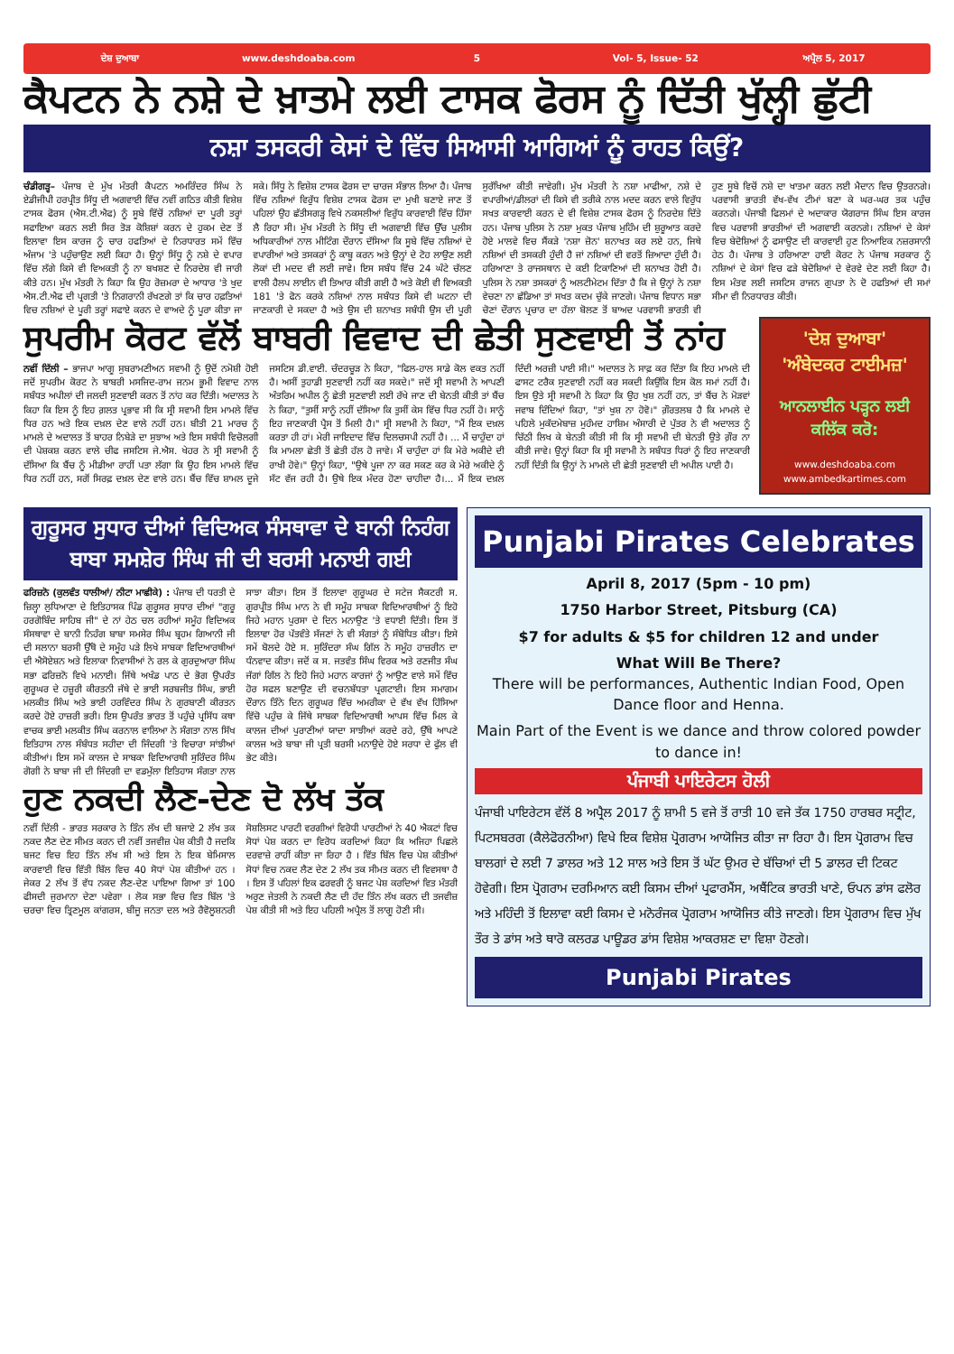ਦੇਸ਼ ਦੁਆਬਾ www.deshdoaba.com 5 Vol- 5, Issue- 52 ਅਪ੍ਰੈਲ 5, 2017
ਕੈਪਟਨ ਨੇ ਨਸ਼ੇ ਦੇ ਖ਼ਾਤਮੇ ਲਈ ਟਾਸਕ ਫੋਰਸ ਨੂੰ ਦਿੱਤੀ ਖੁੱਲ੍ਹੀ ਛੁੱਟੀ
ਨਸ਼ਾ ਤਸਕਰੀ ਕੇਸਾਂ ਦੇ ਵਿੱਚ ਸਿਆਸੀ ਆਗਿਆਂ ਨੂੰ ਰਾਹਤ ਕਿਉਂ?
ਚੰਡੀਗੜ੍ਹ– ਪੰਜਾਬ ਦੇ ਮੁੱਖ ਮੰਤਰੀ ਕੈਪਟਨ ਅਮਰਿੰਦਰ ਸਿੰਘ ਨੇ ਏਡੀਜੀਪੀ ਹਰਪ੍ਰੀਤ ਸਿੱਧੂ ਦੀ ਅਗਵਾਈ ਵਿੱਚ ਨਵੀਂ ਗਠਿਤ ਕੀਤੀ ਵਿਸ਼ੇਸ਼ ਟਾਸਕ ਫੋਰਸ (ਐਸ.ਟੀ.ਐਫ) ਨੂੰ ਸੂਬੇ ਵਿੱਚੋਂ ਨਸ਼ਿਆਂ ਦਾ ਪੂਰੀ ਤਰ੍ਹਾਂ ਸਫਾਇਆ ਕਰਨ ਲਈ ਸਿਰ ਤੋੜ ਕੋਸ਼ਿਸ਼ਾਂ ਕਰਨ ਦੇ ਹੁਕਮ ਦੇਣ ਤੋਂ ਇਲਾਵਾ ਇਸ ਕਾਰਜ ਨੂੰ ਚਾਰ ਹਫਤਿਆਂ ਦੇ ਨਿਰਧਾਰਤ ਸਮੇਂ ਵਿੱਚ ਅੰਜਾਮ 'ਤੇ ਪਹੁੰਚਾਉਣ ਲਈ ਕਿਹਾ ਹੈ। ਉਨ੍ਹਾਂ ਸਿੱਧੂ ਨੂੰ ਨਸ਼ੇ ਦੇ ਵਪਾਰ ਵਿੱਚ ਲੱਗੇ ਕਿਸੇ ਵੀ ਵਿਅਕਤੀ ਨੂੰ ਨਾ ਬਖਸ਼ਣ ਦੇ ਨਿਰਦੇਸ਼ ਵੀ ਜਾਰੀ ਕੀਤੇ ਹਨ। ਮੁੱਖ ਮੰਤਰੀ ਨੇ ਕਿਹਾ ਕਿ ਉਹ ਰੋਜ਼ਮਰਾ ਦੇ ਆਧਾਰ 'ਤੇ ਖੁਦ ਐਸ.ਟੀ.ਐਫ ਦੀ ਪ੍ਰਗਤੀ 'ਤੇ ਨਿਗਰਾਨੀ ਰੱਖਣਗੇ ਤਾਂ ਕਿ ਚਾਰ ਹਫ਼ਤਿਆਂ ਵਿਚ ਨਸ਼ਿਆਂ ਦੇ ਪੂਰੀ ਤਰ੍ਹਾਂ ਸਫਾਏ ਕਰਨ ਦੇ ਵਾਅਦੇ ਨੂੰ ਪੂਰਾ ਕੀਤਾ ਜਾ ਸਕੇ। ਸਿੱਧੂ ਨੇ ਵਿਸ਼ੇਸ਼ ਟਾਸਕ ਫੋਰਸ ਦਾ ਚਾਰਜ ਸੰਭਾਲ ਲਿਆ ਹੈ। ਪੰਜਾਬ ਵਿੱਚ ਨਸ਼ਿਆਂ ਵਿਰੁੱਧ ਵਿਸ਼ੇਸ਼ ਟਾਸਕ ਫੋਰਸ ਦਾ ਮੁਖੀ ਬਣਾਏ ਜਾਣ ਤੋਂ ਪਹਿਲਾਂ ਉਹ ਛੱਤੀਸਗੜ੍ਹ ਵਿਖੇ ਨਕਸਲੀਆਂ ਵਿਰੁੱਧ ਕਾਰਵਾਈ ਵਿੱਚ ਹਿੱਸਾ ਲੈ ਰਿਹਾ ਸੀ। ਮੁੱਖ ਮੰਤਰੀ ਨੇ ਸਿੱਧੂ ਦੀ ਅਗਵਾਈ ਵਿੱਚ ਉੱਚ ਪੁਲੀਸ ਅਧਿਕਾਰੀਆਂ ਨਾਲ ਮੀਟਿੰਗ ਦੌਰਾਨ ਦੱਸਿਆ ਕਿ ਸੂਬੇ ਵਿੱਚ ਨਸ਼ਿਆਂ ਦੇ ਵਪਾਰੀਆਂ ਅਤੇ ਤਸਕਰਾਂ ਨੂੰ ਕਾਬੂ ਕਰਨ ਅਤੇ ਉਨ੍ਹਾਂ ਦੇ ਟੋਹ ਲਾਉਣ ਲਈ ਲੋਕਾਂ ਦੀ ਮਦਦ ਵੀ ਲਈ ਜਾਵੇ। ਇਸ ਸਬੰਧ ਵਿੱਚ 24 ਘੰਟੇ ਚੱਲਣ ਵਾਲੀ ਹੈਲਪ ਲਾਈਨ ਵੀ ਤਿਆਰ ਕੀਤੀ ਗਈ ਹੈ ਅਤੇ ਕੋਈ ਵੀ ਵਿਅਕਤੀ 181 'ਤੇ ਫੋਨ ਕਰਕੇ ਨਸ਼ਿਆਂ ਨਾਲ ਸਬੰਧਤ ਕਿਸੇ ਵੀ ਘਟਨਾ ਦੀ ਜਾਣਕਾਰੀ ਦੇ ਸਕਦਾ ਹੈ ਅਤੇ ਉਸ ਦੀ ਸ਼ਨਾਖਤ ਸਬੰਧੀ ਉਸ ਦੀ ਪੂਰੀ ਸੁਰੱਖਿਆ ਕੀਤੀ ਜਾਵੇਗੀ। ਮੁੱਖ ਮੰਤਰੀ ਨੇ ਨਸ਼ਾ ਮਾਫੀਆ, ਨਸ਼ੇ ਦੇ ਵਪਾਰੀਆਂ/ਡੀਲਰਾਂ ਦੀ ਕਿਸੇ ਵੀ ਤਰੀਕੇ ਨਾਲ ਮਦਦ ਕਰਨ ਵਾਲੇ ਵਿਰੁੱਧ ਸਖਤ ਕਾਰਵਾਈ ਕਰਨ ਦੇ ਵੀ ਵਿਸ਼ੇਸ਼ ਟਾਸਕ ਫੋਰਸ ਨੂੰ ਨਿਰਦੇਸ਼ ਦਿੱਤੇ ਹਨ। ਪੰਜਾਬ ਪੁਲਿਸ ਨੇ ਨਸ਼ਾ ਮੁਕਤ ਪੰਜਾਬ ਮੁਹਿੰਮ ਦੀ ਸ਼ੁਰੂਆਤ ਕਰਦੇ ਹੋਏ ਮਾਲਵੇ ਵਿਚ ਸੈਂਕੜੇ 'ਨਸ਼ਾ ਜ਼ੋਨ' ਸ਼ਨਾਖਤ ਕਰ ਲਏ ਹਨ, ਜਿਥੇ ਨਸ਼ਿਆਂ ਦੀ ਤਸਕਰੀ ਹੁੰਦੀ ਹੈ ਜਾਂ ਨਸ਼ਿਆਂ ਦੀ ਵਰਤੋਂ ਜ਼ਿਆਦਾ ਹੁੰਦੀ ਹੈ। ਹਰਿਆਣਾ ਤੇ ਰਾਜਸਥਾਨ ਦੇ ਕਈ ਟਿਕਾਣਿਆਂ ਦੀ ਸ਼ਨਾਖਤ ਹੋਈ ਹੈ। ਪੁਲਿਸ ਨੇ ਨਸ਼ਾ ਤਸਕਰਾਂ ਨੂੰ ਅਲਟੀਮੇਟਮ ਦਿੱਤਾ ਹੈ ਕਿ ਜੇ ਉਨ੍ਹਾਂ ਨੇ ਨਸ਼ਾ ਵੇਚਣਾ ਨਾ ਛੱਡਿਆ ਤਾਂ ਸਖਤ ਕਦਮ ਚੁੱਕੇ ਜਾਣਗੇ। ਪੰਜਾਬ ਵਿਧਾਨ ਸਭਾ ਚੋਣਾਂ ਦੌਰਾਨ ਪ੍ਰਚਾਰ ਦਾ ਹੱਲਾ ਬੋਲਣ ਤੋਂ ਬਾਅਦ ਪਰਵਾਸੀ ਭਾਰਤੀ ਵੀ ਹੁਣ ਸੂਬੇ ਵਿਚੋਂ ਨਸ਼ੇ ਦਾ ਖਾਤਮਾ ਕਰਨ ਲਈ ਮੈਦਾਨ ਵਿਚ ਉਤਰਨਗੇ। ਪਰਵਾਸੀ ਭਾਰਤੀ ਵੱਖ-ਵੱਖ ਟੀਮਾਂ ਬਣਾ ਕੇ ਘਰ-ਘਰ ਤਕ ਪਹੁੰਚ ਕਰਨਗੇ। ਪੰਜਾਬੀ ਫਿਲਮਾਂ ਦੇ ਅਦਾਕਾਰ ਯੋਗਰਾਜ ਸਿੰਘ ਇਸ ਕਾਰਜ ਵਿਚ ਪਰਵਾਸੀ ਭਾਰਤੀਆਂ ਦੀ ਅਗਵਾਈ ਕਰਨਗੇ। ਨਸ਼ਿਆਂ ਦੇ ਕੇਸਾਂ ਵਿਚ ਬੇਦੋਸ਼ਿਆਂ ਨੂੰ ਫਸਾਉਣ ਦੀ ਕਾਰਵਾਈ ਹੁਣ ਨਿਆਇਕ ਨਜ਼ਰਸਾਨੀ ਹੇਠ ਹੈ। ਪੰਜਾਬ ਤੇ ਹਰਿਆਣਾ ਹਾਈ ਕੋਰਟ ਨੇ ਪੰਜਾਬ ਸਰਕਾਰ ਨੂੰ ਨਸ਼ਿਆਂ ਦੇ ਕੇਸਾਂ ਵਿਚ ਫੜੇ ਬੇਦੋਸ਼ਿਆਂ ਦੇ ਵੇਰਵੇ ਦੇਣ ਲਈ ਕਿਹਾ ਹੈ। ਇਸ ਮੰਤਵ ਲਈ ਜਸਟਿਸ ਰਾਜਨ ਗੁਪਤਾ ਨੇ ਦੋ ਹਫਤਿਆਂ ਦੀ ਸਮਾਂ ਸੀਮਾ ਵੀ ਨਿਰਧਾਰਤ ਕੀਤੀ।
ਸੁਪਰੀਮ ਕੋਰਟ ਵੱਲੋਂ ਬਾਬਰੀ ਵਿਵਾਦ ਦੀ ਛੇਤੀ ਸੁਣਵਾਈ ਤੋਂ ਨਾਂਹ
ਨਵੀਂ ਦਿੱਲੀ – ਭਾਜਪਾ ਆਗੂ ਸੁਬਰਾਮਣੀਅਨ ਸਵਾਮੀ ਨੂੰ ਉਦੋਂ ਨਮੋਸ਼ੀ ਹੋਈ ਜਦੋਂ ਸੁਪਰੀਮ ਕੋਰਟ ਨੇ ਬਾਬਰੀ ਮਸਜਿਦ-ਰਾਮ ਜਨਮ ਭੂਮੀ ਵਿਵਾਦ ਨਾਲ ਸਬੰਧਤ ਅਪੀਲਾਂ ਦੀ ਜਲਦੀ ਸੁਣਵਾਈ ਕਰਨ ਤੋਂ ਨਾਂਹ ਕਰ ਦਿੱਤੀ। ਅਦਾਲਤ ਨੇ ਕਿਹਾ ਕਿ ਇਸ ਨੂੰ ਇਹ ਗ਼ਲਤ ਪ੍ਰਭਾਵ ਸੀ ਕਿ ਸ੍ਰੀ ਸਵਾਮੀ ਇਸ ਮਾਮਲੇ ਵਿੱਚ ਧਿਰ ਹਨ ਅਤੇ ਇਕ ਦਖ਼ਲ ਦੇਣ ਵਾਲੇ ਨਹੀਂ ਹਨ। ਬੀਤੀ 21 ਮਾਰਚ ਨੂੰ ਮਾਮਲੇ ਦੇ ਅਦਾਲਤ ਤੋਂ ਬਾਹਰ ਨਿਬੇੜੇ ਦਾ ਸੁਝਾਅ ਅਤੇ ਇਸ ਸਬੰਧੀ ਵਿਚੋਲਗੀ ਦੀ ਪੇਸ਼ਕਸ਼ ਕਰਨ ਵਾਲੇ ਚੀਫ ਜਸਟਿਸ ਜੇ.ਐਸ. ਖੇਹਰ ਨੇ ਸ੍ਰੀ ਸਵਾਮੀ ਨੂੰ ਦੱਸਿਆ ਕਿ ਬੈਂਚ ਨੂੰ ਮੀਡੀਆ ਰਾਹੀਂ ਪਤਾ ਲੱਗਾ ਕਿ ਉਹ ਇਸ ਮਾਮਲੇ ਵਿੱਚ ਧਿਰ ਨਹੀਂ ਹਨ, ਸਗੋਂ ਸਿਰਫ਼ ਦਖ਼ਲ ਦੇਣ ਵਾਲੇ ਹਨ। ਬੈਂਚ ਵਿੱਚ ਸ਼ਾਮਲ ਦੂਜੇ ਜਸਟਿਸ ਡੀ.ਵਾਈ. ਚੰਦਰਚੂੜ ਨੇ ਕਿਹਾ, "ਫਿਲ-ਹਾਲ ਸਾਡੇ ਕੋਲ ਵਕਤ ਨਹੀਂ ਹੈ। ਅਸੀਂ ਤੁਹਾਡੀ ਸੁਣਵਾਈ ਨਹੀਂ ਕਰ ਸਕਦੇ।" ਜਦੋਂ ਸ੍ਰੀ ਸਵਾਮੀ ਨੇ ਆਪਣੀ ਅੰਤਰਿਮ ਅਪੀਲ ਨੂੰ ਛੇਤੀ ਸੁਣਵਾਈ ਲਈ ਰੱਖੇ ਜਾਣ ਦੀ ਬੇਨਤੀ ਕੀਤੀ ਤਾਂ ਬੈਂਚ ਨੇ ਕਿਹਾ, "ਤੁਸੀਂ ਸਾਨੂੰ ਨਹੀਂ ਦੱਸਿਆ ਕਿ ਤੁਸੀਂ ਕੇਸ ਵਿੱਚ ਧਿਰ ਨਹੀਂ ਹੋ। ਸਾਨੂੰ ਇਹ ਜਾਣਕਾਰੀ ਪ੍ਰੈਸ ਤੋਂ ਮਿਲੀ ਹੈ।" ਸ੍ਰੀ ਸਵਾਮੀ ਨੇ ਕਿਹਾ, "ਮੈਂ ਇਕ ਦਖ਼ਲ ਕਰਤਾ ਹੀ ਹਾਂ। ਮੇਰੀ ਜਾਇਦਾਦ ਵਿੱਚ ਦਿਲਚਸਪੀ ਨਹੀਂ ਹੈ। ... ਮੈਂ ਚਾਹੁੰਦਾ ਹਾਂ ਕਿ ਮਾਮਲਾ ਛੇਤੀ ਤੋਂ ਛੇਤੀ ਹੱਲ ਹੋ ਜਾਵੇ। ਮੈਂ ਚਾਹੁੰਦਾ ਹਾਂ ਕਿ ਮੇਰੇ ਅਕੀਦੇ ਦੀ ਰਾਖੀ ਹੋਵੇ।" ਉਨ੍ਹਾਂ ਕਿਹਾ, "ਉਥੇ ਪੂਜਾ ਨਾ ਕਰ ਸਕਣ ਕਰ ਕੇ ਮੇਰੇ ਅਕੀਦੇ ਨੂੰ ਸੱਟ ਵੱਜ ਰਹੀ ਹੈ। ਉਥੇ ਇਕ ਮੰਦਰ ਹੋਣਾ ਚਾਹੀਦਾ ਹੈ।... ਮੈਂ ਇਕ ਦਖ਼ਲ ਦਿੰਦੀ ਅਰਜ਼ੀ ਪਾਈ ਸੀ।" ਅਦਾਲਤ ਨੇ ਸਾਫ਼ ਕਰ ਦਿੱਤਾ ਕਿ ਇਹ ਮਾਮਲੇ ਦੀ ਫਾਸਟ ਟਰੈਕ ਸੁਣਵਾਈ ਨਹੀਂ ਕਰ ਸਕਦੀ ਕਿਉਂਕਿ ਇਸ ਕੋਲ ਸਮਾਂ ਨਹੀਂ ਹੈ। ਇਸ ਉਤੇ ਸ੍ਰੀ ਸਵਾਮੀ ਨੇ ਕਿਹਾ ਕਿ ਉਹ ਖੁਸ਼ ਨਹੀਂ ਹਨ, ਤਾਂ ਬੈਂਚ ਨੇ ਮੋੜਵਾਂ ਜਵਾਬ ਦਿੰਦਿਆਂ ਕਿਹਾ, "ਤਾਂ ਖੁਸ਼ ਨਾ ਹੋਵੋ।" ਗ਼ੌਰਤਲਬ ਹੈ ਕਿ ਮਾਮਲੇ ਦੇ ਪਹਿਲੇ ਮੁਕੱਦਮੇਬਾਜ਼ ਮੁਹੰਮਦ ਹਾਸ਼ਿਮ ਅੰਸਾਰੀ ਦੇ ਪੁੱਤਰ ਨੇ ਵੀ ਅਦਾਲਤ ਨੂੰ ਚਿੱਠੀ ਲਿਖ ਕੇ ਬੇਨਤੀ ਕੀਤੀ ਸੀ ਕਿ ਸ੍ਰੀ ਸਵਾਮੀ ਦੀ ਬੇਨਤੀ ਉਤੇ ਗ਼ੌਰ ਨਾ ਕੀਤੀ ਜਾਵੇ। ਉਨ੍ਹਾਂ ਕਿਹਾ ਕਿ ਸ੍ਰੀ ਸਵਾਮੀ ਨੇ ਸਬੰਧਤ ਧਿਰਾਂ ਨੂੰ ਇਹ ਜਾਣਕਾਰੀ ਨਹੀਂ ਦਿੱਤੀ ਕਿ ਉਨ੍ਹਾਂ ਨੇ ਮਾਮਲੇ ਦੀ ਛੇਤੀ ਸੁਣਵਾਈ ਦੀ ਅਪੀਲ ਪਾਈ ਹੈ।
'ਦੇਸ਼ ਦੁਆਬਾ'
'ਅੰਬੇਦਕਰ ਟਾਈਮਜ਼'
ਆਨਲਾਈਨ ਪੜ੍ਹਨ ਲਈ ਕਲਿੱਕ ਕਰੋ:
www.deshdoaba.com
www.ambedkartimes.com
ਗੁਰੂਸਰ ਸੁਧਾਰ ਦੀਆਂ ਵਿਦਿਅਕ ਸੰਸਥਾਵਾ ਦੇ ਬਾਨੀ ਨਿਹੰਗ ਬਾਬਾ ਸਮਸ਼ੇਰ ਸਿੰਘ ਜੀ ਦੀ ਬਰਸੀ ਮਨਾਈ ਗਈ
ਫਰਿਜ਼ਨੋ (ਕੁਲਵੰਤ ਧਾਲੀਆਂ/ ਨੀਟਾ ਮਾਛੀਕੇ) : ਪੰਜਾਬ ਦੀ ਧਰਤੀ ਦੇ ਜ਼ਿਲ੍ਹਾ ਲੁਧਿਆਣਾ ਦੇ ਇਤਿਹਾਸਕ ਪਿੰਡ ਗੁਰੂਸਰ ਸੁਧਾਰ ਦੀਆਂ "ਗੁਰੂ ਹਰਗੋਬਿੰਦ ਸਾਹਿਬ ਜੀ" ਦੇ ਨਾਂ ਹੇਠ ਚਲ ਰਹੀਆਂ ਸਮੂੰਹ ਵਿਦਿਅਕ ਸੰਸਥਾਵਾ ਦੇ ਬਾਨੀ ਨਿਹੰਗ ਬਾਬਾ ਸਮਸੇਰ ਸਿੰਘ ਬ੍ਰਹਮ ਗਿਆਨੀ ਜੀ ਦੀ ਸਲਾਨਾ ਬਰਸੀ ਉੱਥੋ ਦੇ ਸਮੂੰਹ ਪੜੇ ਲਿਖੇ ਸਾਬਕਾ ਵਿਦਿਆਰਥੀਆਂ ਦੀ ਐਸੋਏਸ਼ਨ ਅਤੇ ਇਲਾਕਾ ਨਿਵਾਸੀਆਂ ਨੇ ਰਲ ਕੇ ਗੁਰਦੁਆਰਾ ਸਿੰਘ ਸਭਾ ਫਰਿਜ਼ਨੋ ਵਿਖੇ ਮਨਾਈ। ਜਿੱਥੇ ਅਖੰਡ ਪਾਠ ਦੇ ਭੋਗ ਉਪਰੰਤ ਗੁਰੂਘਰ ਦੇ ਹਜ਼ੂਰੀ ਕੀਰਤਨੀ ਜੱਥੇ ਦੇ ਭਾਈ ਸਰਬਜੀਤ ਸਿੰਘ, ਭਾਈ ਮਲਕੀਤ ਸਿੰਘ ਅਤੇ ਭਾਈ ਹਰਵਿੰਦਰ ਸਿੰਘ ਨੇ ਗੁਰਬਾਣੀ ਕੀਰਤਨ ਕਰਦੇ ਹੋਏ ਹਾਜ਼ਰੀ ਭਰੀ। ਇਸ ਉਪਰੰਤ ਭਾਰਤ ਤੋਂ ਪਹੁੰਚੇ ਪ੍ਰਸਿੱਧ ਕਥਾ ਵਾਚਕ ਭਾਈ ਮਲਕੀਤ ਸਿੰਘ ਕਰਨਾਲ ਵਾਲਿਆ ਨੇ ਸੰਗਤਾ ਨਾਲ ਸਿੱਖ ਇਤਿਹਾਸ ਨਾਲ ਸੰਬੰਧਤ ਸਹੀਦਾ ਦੀ ਜਿੰਦਗੀ 'ਤੇ ਵਿਚਾਰਾ ਸਾਂਝੀਆਂ ਕੀਤੀਆਂ। ਇਸ ਸਮੇਂ ਕਾਲਜ ਦੇ ਸਾਬਕਾ ਵਿਦਿਆਰਥੀ ਸੁਰਿੰਦਰ ਸਿੰਘ ਗੋਗੀ ਨੇ ਬਾਬਾ ਜੀ ਦੀ ਜਿੰਦਗੀ ਦਾ ਵਡਮੁੱਲਾ ਇਤਿਹਾਸ ਸੰਗਤਾ ਨਾਲ ਸਾਝਾ ਕੀਤਾ। ਇਸ ਤੋਂ ਇਲਾਵਾ ਗੁਰੂਘਰ ਦੇ ਸਟੇਜ ਸੈਕਟਰੀ ਸ. ਗੁਰਪ੍ਰੀਤ ਸਿੰਘ ਮਾਨ ਨੇ ਵੀ ਸਮੂੰਹ ਸਾਬਕਾ ਵਿਦਿਆਰਥੀਆਂ ਨੂੰ ਇਹੋ ਜਿਹੇ ਮਹਾਨ ਪੁਰਸਾ ਦੇ ਦਿਨ ਮਨਾਉਣ 'ਤੇ ਵਧਾਈ ਦਿੱਤੀ। ਇਸ ਤੋਂ ਇਲਾਵਾ ਹੋਰ ਪੱਤਵੰਤੇ ਸੱਜਣਾਂ ਨੇ ਵੀ ਸੰਗਤਾਂ ਨੂੰ ਸੰਬੋਧਿਤ ਕੀਤਾ। ਇਸੇ ਸਮੇਂ ਬੋਲਦੇ ਹੋਏ ਸ. ਸੁਰਿੰਦਰਾ ਸੰਘ ਗਿੱਲ ਨੇ ਸਮੂੰਹ ਹਾਜ਼ਰੀਨ ਦਾ ਧੰਨਵਾਦ ਕੀਤਾ। ਜਦੋਂ ਕ ਸ. ਜਤਵੰਤ ਸਿੰਘ ਵਿਰਕ ਅਤੇ ਰਣਜੀਤ ਸੰਘ ਜੱਗਾਂ ਗਿੱਲ ਨੇ ਇਹੋ ਜਿਹੇ ਮਹਾਨ ਕਾਰਜਾਂ ਨੂੰ ਆਉਣ ਵਾਲੇ ਸਮੇਂ ਵਿੱਚ ਹੋਰ ਸਫਲ ਬਣਾਉਣ ਦੀ ਵਚਨਬੱਧਤਾ ਪ੍ਰਗਟਾਈ। ਇਸ ਸਮਾਗਮ ਦੌਰਾਨ ਤਿੰਨੇ ਦਿਨ ਗੁਰੂਘਰ ਵਿੱਚ ਅਮਰੀਕਾ ਦੇ ਵੱਖ ਵੱਖ ਹਿੱਸਿਆ ਵਿੱਚੋ ਪਹੁੰਚ ਕੇ ਜਿੱਥੇ ਸਾਬਕਾ ਵਿਦਿਆਰਥੀ ਆਪਸ ਵਿੱਚ ਮਿਲ ਕੇ ਕਾਲਜ ਦੀਆਂ ਪੁਰਾਣੀਆਂ ਯਾਦਾ ਸਾਝੀਆਂ ਕਰਦੇ ਰਹੇ, ਉੱਥੇ ਆਪਣੇ ਕਾਲਜ ਅਤੇ ਬਾਬਾ ਜੀ ਪ੍ਰਤੀ ਬਰਸੀ ਮਨਾਉਦੇ ਹੋਏ ਸਰਧਾ ਦੇ ਫੁੱਲ ਵੀ ਭੇਟ ਕੀਤੇ।
ਹੁਣ ਨਕਦੀ ਲੈਣ-ਦੇਣ ਦੋ ਲੱਖ ਤੱਕ
ਨਵੀਂ ਦਿੱਲੀ - ਭਾਰਤ ਸਰਕਾਰ ਨੇ ਤਿੰਨ ਲੱਖ ਦੀ ਬਜਾਏ 2 ਲੱਖ ਤਕ ਨਕਦ ਲੈਣ ਦੇਣ ਸੀਮਤ ਕਰਨ ਦੀ ਨਵੀਂ ਤਜਵੀਜ਼ ਪੇਸ਼ ਕੀਤੀ ਹੈ ਜਦਕਿ ਬਜਟ ਵਿਚ ਇਹ ਤਿੰਨ ਲੱਖ ਸੀ ਅਤੇ ਇਸ ਨੇ ਇਕ ਬੇਮਿਸਾਲ ਕਾਰਵਾਈ ਵਿਚ ਵਿੱਤੀ ਬਿੱਲ ਵਿਚ 40 ਸੋਧਾਂ ਪੇਸ਼ ਕੀਤੀਆਂ ਹਨ । ਜੇਕਰ 2 ਲੱਖ ਤੋਂ ਵੱਧ ਨਕਦ ਲੈਣ-ਦੇਣ ਪਾਇਆ ਗਿਆ ਤਾਂ 100 ਫੀਸਦੀ ਜੁਰਮਾਨਾ ਦੇਣਾ ਪਵੇਗਾ । ਲੋਕ ਸਭਾ ਵਿਚ ਵਿਤ ਬਿੱਲ 'ਤੇ ਚਰਚਾ ਵਿਚ ਤ੍ਰਿਣਮੂਲ ਕਾਂਗਰਸ, ਬੀਜੂ ਜਨਤਾ ਦਲ ਅਤੇ ਰੈਵੋਲੂਸ਼ਨਰੀ ਸੋਸ਼ਲਿਸਟ ਪਾਰਟੀ ਵਰਗੀਆਂ ਵਿਰੋਧੀ ਪਾਰਟੀਆਂ ਨੇ 40 ਐਕਟਾਂ ਵਿਚ ਸੋਧਾਂ ਪੇਸ਼ ਕਰਨ ਦਾ ਵਿਰੋਧ ਕਰਦਿਆਂ ਕਿਹਾ ਕਿ ਅਜਿਹਾ ਪਿਛਲੇ ਦਰਵਾਜ਼ੇ ਰਾਹੀਂ ਕੀਤਾ ਜਾ ਰਿਹਾ ਹੈ । ਵਿੱਤ ਬਿੱਲ ਵਿਚ ਪੇਸ਼ ਕੀਤੀਆਂ ਸੋਧਾਂ ਵਿਚ ਨਕਦ ਲੈਣ ਦੇਣ 2 ਲੱਖ ਤਕ ਸੀਮਤ ਕਰਨ ਦੀ ਵਿਵਸਥਾ ਹੈ । ਇਸ ਤੋਂ ਪਹਿਲਾਂ ਇਕ ਫਰਵਰੀ ਨੂੰ ਬਜਟ ਪੇਸ਼ ਕਰਦਿਆਂ ਵਿਤ ਮੰਤਰੀ ਅਰੁਣ ਜੇਤਲੀ ਨੇ ਨਕਦੀ ਲੈਣ ਦੀ ਹੱਦ ਤਿੰਨ ਲੱਖ ਕਰਨ ਦੀ ਤਜਵੀਜ਼ ਪੇਸ਼ ਕੀਤੀ ਸੀ ਅਤੇ ਇਹ ਪਹਿਲੀ ਅਪ੍ਰੈਲ ਤੋਂ ਲਾਗੂ ਹੋਣੀ ਸੀ।
Punjabi Pirates Celebrates
April 8, 2017 (5pm - 10 pm)
1750 Harbor Street, Pitsburg (CA)
$7 for adults & $5 for children 12 and under
What Will Be There?
There will be performances, Authentic Indian Food, Open Dance floor and Henna.
Main Part of the Event is we dance and throw colored powder to dance in!
ਪੰਜਾਬੀ ਪਾਇਰੇਟਸ ਹੋਲੀ
ਪੰਜਾਬੀ ਪਾਇਰੇਟਸ ਵੱਲੋਂ 8 ਅਪ੍ਰੈਲ 2017 ਨੂੰ ਸ਼ਾਮੀ 5 ਵਜੇ ਤੋਂ ਰਾਤੀ 10 ਵਜੇ ਤੱਕ 1750 ਹਾਰਬਰ ਸਟ੍ਰੀਟ, ਪਿਟਸਬਰਗ (ਕੈਲੇਫੋਰਨੀਆ) ਵਿਖੇ ਇਕ ਵਿਸ਼ੇਸ਼ ਪ੍ਰੋਗਰਾਮ ਆਯੋਜਿਤ ਕੀਤਾ ਜਾ ਰਿਹਾ ਹੈ। ਇਸ ਪ੍ਰੋਗਰਾਮ ਵਿਚ ਬਾਲਗਾਂ ਦੇ ਲਈ 7 ਡਾਲਰ ਅਤੇ 12 ਸਾਲ ਅਤੇ ਇਸ ਤੋਂ ਘੱਟ ਉਮਰ ਦੇ ਬੱਚਿਆਂ ਦੀ 5 ਡਾਲਰ ਦੀ ਟਿਕਟ ਹੋਵੇਗੀ। ਇਸ ਪ੍ਰੋਗਰਾਮ ਦਰਮਿਆਨ ਕਈ ਕਿਸਮ ਦੀਆਂ ਪ੍ਰਫਾਰਮੈਂਸ, ਅਥੈਂਟਿਕ ਭਾਰਤੀ ਖਾਣੇ, ਓਪਨ ਡਾਂਸ ਫਲੋਰ ਅਤੇ ਮਹਿੰਦੀ ਤੋਂ ਇਲਾਵਾ ਕਈ ਕਿਸਮ ਦੇ ਮਨੋਰੰਜਕ ਪ੍ਰੋਗਰਾਮ ਆਯੋਜਿਤ ਕੀਤੇ ਜਾਣਗੇ। ਇਸ ਪ੍ਰੋਗਰਾਮ ਵਿਚ ਮੁੱਖ ਤੌਰ ਤੇ ਡਾਂਸ ਅਤੇ ਥਾਰੋ ਕਲਰਡ ਪਾਊਡਰ ਡਾਂਸ ਵਿਸ਼ੇਸ਼ ਆਕਰਸ਼ਣ ਦਾ ਵਿਸ਼ਾ ਹੋਣਗੇ।
Punjabi Pirates